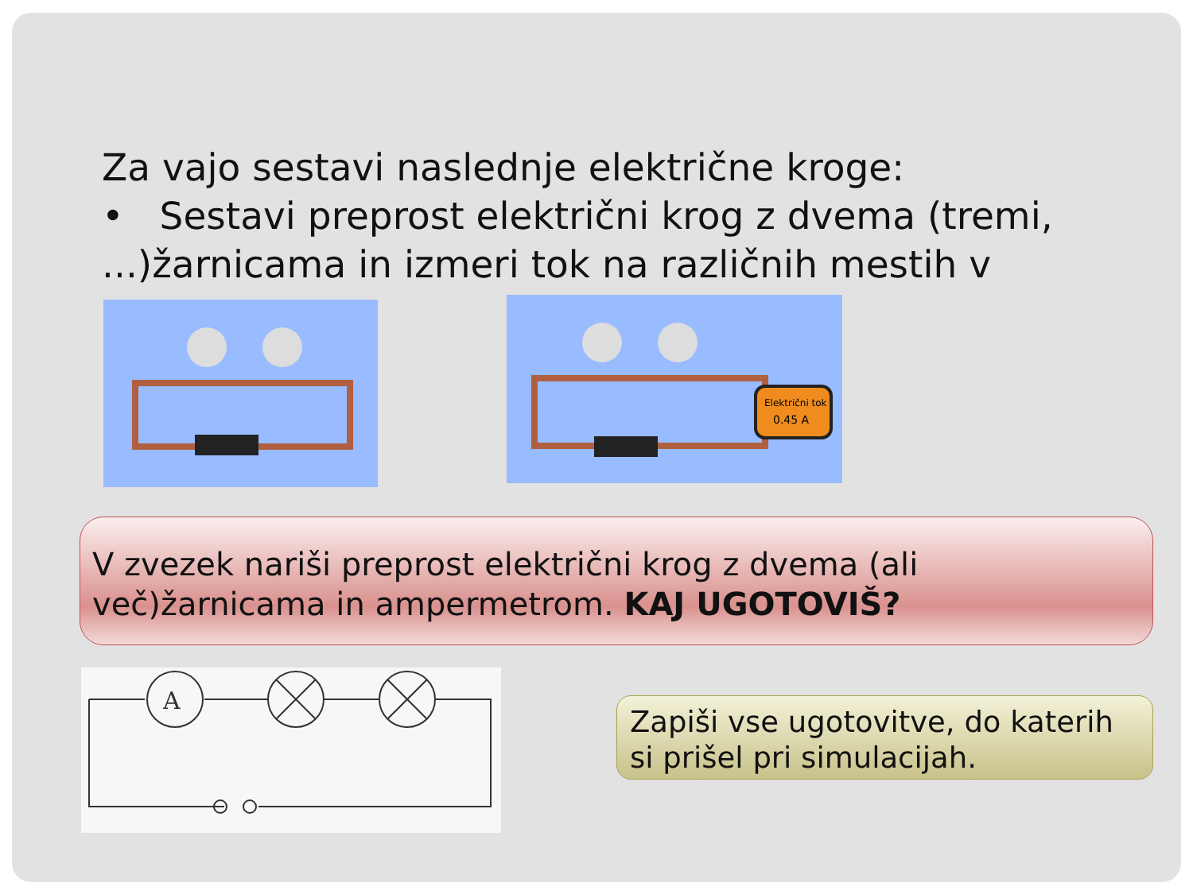Za vajo sestavi naslednje električne kroge:
• Sestavi preprost električni krog z dvema (tremi, ...)žarnicama in izmeri tok na različnih mestih v
Električni tok
0.45 A
V zvezek nariši preprost električni krog z dvema (ali več)žarnicama in ampermetrom. KAJ UGOTOVIŠ?
A
Zapiši vse ugotovitve, do katerih si prišel pri simulacijah.